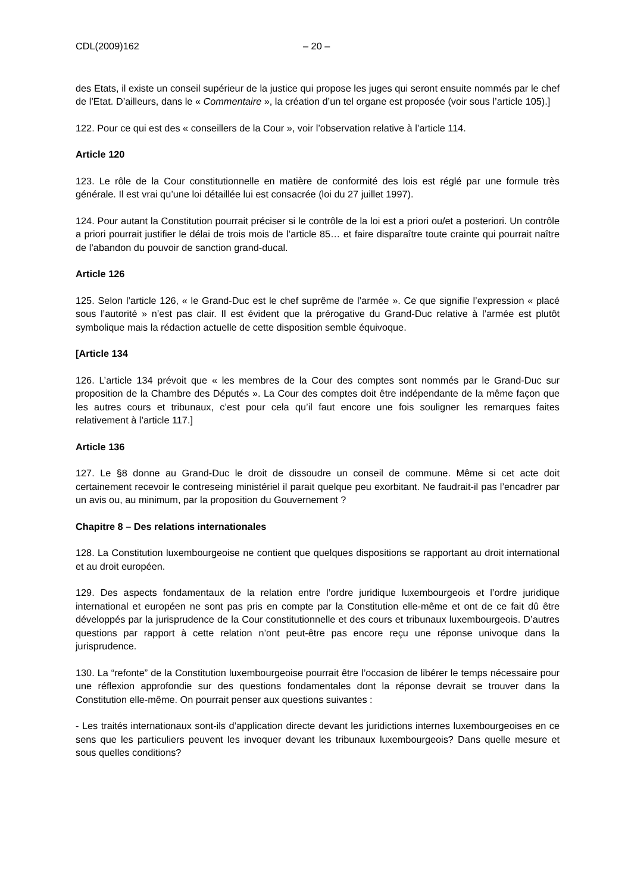CDL(2009)162 – 20 –
des Etats, il existe un conseil supérieur de la justice qui propose les juges qui seront ensuite nommés par le chef de l’Etat. D’ailleurs, dans le « Commentaire », la création d’un tel organe est proposée (voir sous l’article 105).]
122. Pour ce qui est des « conseillers de la Cour », voir l’observation relative à l’article 114.
Article 120
123. Le rôle de la Cour constitutionnelle en matière de conformité des lois est réglé par une formule très générale. Il est vrai qu’une loi détaillée lui est consacrée (loi du 27 juillet 1997).
124. Pour autant la Constitution pourrait préciser si le contrôle de la loi est a priori ou/et a posteriori. Un contrôle a priori pourrait justifier le délai de trois mois de l’article 85… et faire disparaître toute crainte qui pourrait naître de l’abandon du pouvoir de sanction grand-ducal.
Article 126
125. Selon l’article 126, « le Grand-Duc est le chef suprême de l’armée ». Ce que signifie l’expression « placé sous l’autorité » n’est pas clair. Il est évident que la prérogative du Grand-Duc relative à l’armée est plutôt symbolique mais la rédaction actuelle de cette disposition semble équivoque.
[Article 134
126. L’article 134 prévoit que « les membres de la Cour des comptes sont nommés par le Grand-Duc sur proposition de la Chambre des Députés ». La Cour des comptes doit être indépendante de la même façon que les autres cours et tribunaux, c’est pour cela qu’il faut encore une fois souligner les remarques faites relativement à l’article 117.]
Article 136
127. Le §8 donne au Grand-Duc le droit de dissoudre un conseil de commune. Même si cet acte doit certainement recevoir le contreseing ministériel il parait quelque peu exorbitant. Ne faudrait-il pas l’encadrer par un avis ou, au minimum, par la proposition du Gouvernement ?
Chapitre 8 – Des relations internationales
128. La Constitution luxembourgeoise ne contient que quelques dispositions se rapportant au droit international et au droit européen.
129. Des aspects fondamentaux de la relation entre l’ordre juridique luxembourgeois et l’ordre juridique international et européen ne sont pas pris en compte par la Constitution elle-même et ont de ce fait dû être développés par la jurisprudence de la Cour constitutionnelle et des cours et tribunaux luxembourgeois. D’autres questions par rapport à cette relation n’ont peut-être pas encore reçu une réponse univoque dans la jurisprudence.
130. La “refonte” de la Constitution luxembourgeoise pourrait être l’occasion de libérer le temps nécessaire pour une réflexion approfondie sur des questions fondamentales dont la réponse devrait se trouver dans la Constitution elle-même. On pourrait penser aux questions suivantes :
- Les traités internationaux sont-ils d’application directe devant les juridictions internes luxembourgeoises en ce sens que les particuliers peuvent les invoquer devant les tribunaux luxembourgeois? Dans quelle mesure et sous quelles conditions?